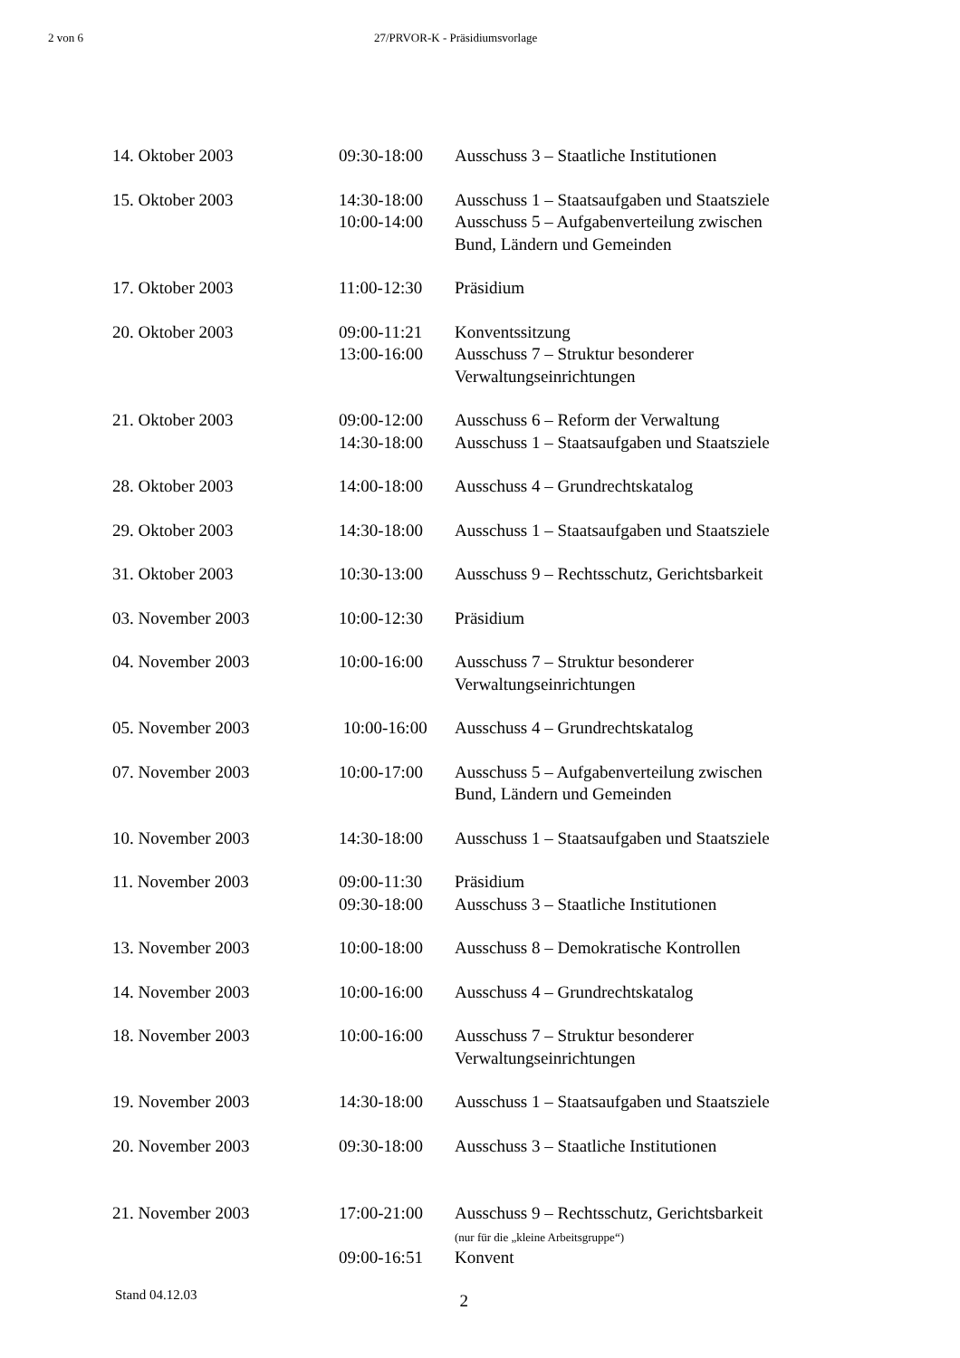2 von 6 27/PRVOR-K - Präsidiumsvorlage
| 14. Oktober 2003 | 09:30-18:00 | Ausschuss 3 – Staatliche Institutionen |
| 15. Oktober 2003 | 14:30-18:00 10:00-14:00 | Ausschuss 1 – Staatsaufgaben und Staatsziele Ausschuss 5 – Aufgabenverteilung zwischen Bund, Ländern und Gemeinden |
| 17. Oktober 2003 | 11:00-12:30 | Präsidium |
| 20. Oktober 2003 | 09:00-11:21 13:00-16:00 | Konventssitzung Ausschuss 7 – Struktur besonderer Verwaltungseinrichtungen |
| 21. Oktober 2003 | 09:00-12:00 14:30-18:00 | Ausschuss 6 – Reform der Verwaltung Ausschuss 1 – Staatsaufgaben und Staatsziele |
| 28. Oktober 2003 | 14:00-18:00 | Ausschuss 4 – Grundrechtskatalog |
| 29. Oktober 2003 | 14:30-18:00 | Ausschuss 1 – Staatsaufgaben und Staatsziele |
| 31. Oktober 2003 | 10:30-13:00 | Ausschuss 9 – Rechtsschutz, Gerichtsbarkeit |
| 03. November 2003 | 10:00-12:30 | Präsidium |
| 04. November 2003 | 10:00-16:00 | Ausschuss 7 – Struktur besonderer Verwaltungseinrichtungen |
| 05. November 2003 | 10:00-16:00 | Ausschuss 4 – Grundrechtskatalog |
| 07. November 2003 | 10:00-17:00 | Ausschuss 5 – Aufgabenverteilung zwischen Bund, Ländern und Gemeinden |
| 10. November 2003 | 14:30-18:00 | Ausschuss 1 – Staatsaufgaben und Staatsziele |
| 11. November 2003 | 09:00-11:30 09:30-18:00 | Präsidium Ausschuss 3 – Staatliche Institutionen |
| 13. November 2003 | 10:00-18:00 | Ausschuss 8 – Demokratische Kontrollen |
| 14. November 2003 | 10:00-16:00 | Ausschuss 4 – Grundrechtskatalog |
| 18. November 2003 | 10:00-16:00 | Ausschuss 7 – Struktur besonderer Verwaltungseinrichtungen |
| 19. November 2003 | 14:30-18:00 | Ausschuss 1 – Staatsaufgaben und Staatsziele |
| 20. November 2003 | 09:30-18:00 | Ausschuss 3 – Staatliche Institutionen |
| 21. November 2003 | 17:00-21:00 | Ausschuss 9 – Rechtsschutz, Gerichtsbarkeit (nur für die „kleine Arbeitsgruppe“) |
| | 09:00-16:51 | Konvent |
Stand 04.12.03 2